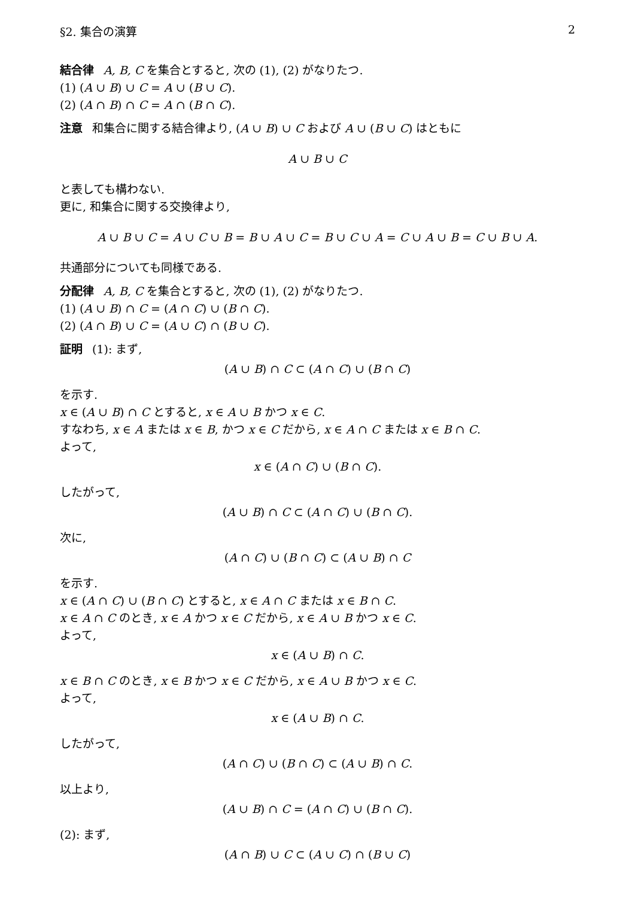§2. 集合の演算 2
結合律 A, B, C を集合とすると, 次の (1), (2) がなりたつ.
(1) (A ∪ B) ∪ C = A ∪ (B ∪ C).
(2) (A ∩ B) ∩ C = A ∩ (B ∩ C).
注意 和集合に関する結合律より, (A ∪ B) ∪ C および A ∪ (B ∪ C) はともに
A ∪ B ∪ C
と表しても構わない.
更に, 和集合に関する交換律より,
A ∪ B ∪ C = A ∪ C ∪ B = B ∪ A ∪ C = B ∪ C ∪ A = C ∪ A ∪ B = C ∪ B ∪ A.
共通部分についても同様である.
分配律 A, B, C を集合とすると, 次の (1), (2) がなりたつ.
(1) (A ∪ B) ∩ C = (A ∩ C) ∪ (B ∩ C).
(2) (A ∩ B) ∪ C = (A ∪ C) ∩ (B ∪ C).
証明 (1): まず,
(A ∪ B) ∩ C ⊂ (A ∩ C) ∪ (B ∩ C)
を示す.
x ∈ (A ∪ B) ∩ C とすると, x ∈ A ∪ B かつ x ∈ C.
すなわち, x ∈ A または x ∈ B, かつ x ∈ C だから, x ∈ A ∩ C または x ∈ B ∩ C.
よって,
x ∈ (A ∩ C) ∪ (B ∩ C).
したがって,
(A ∪ B) ∩ C ⊂ (A ∩ C) ∪ (B ∩ C).
次に,
(A ∩ C) ∪ (B ∩ C) ⊂ (A ∪ B) ∩ C
を示す.
x ∈ (A ∩ C) ∪ (B ∩ C) とすると, x ∈ A ∩ C または x ∈ B ∩ C.
x ∈ A ∩ C のとき, x ∈ A かつ x ∈ C だから, x ∈ A ∪ B かつ x ∈ C.
よって,
x ∈ (A ∪ B) ∩ C.
x ∈ B ∩ C のとき, x ∈ B かつ x ∈ C だから, x ∈ A ∪ B かつ x ∈ C.
よって,
x ∈ (A ∪ B) ∩ C.
したがって,
(A ∩ C) ∪ (B ∩ C) ⊂ (A ∪ B) ∩ C.
以上より,
(A ∪ B) ∩ C = (A ∩ C) ∪ (B ∩ C).
(2): まず,
(A ∩ B) ∪ C ⊂ (A ∪ C) ∩ (B ∪ C)